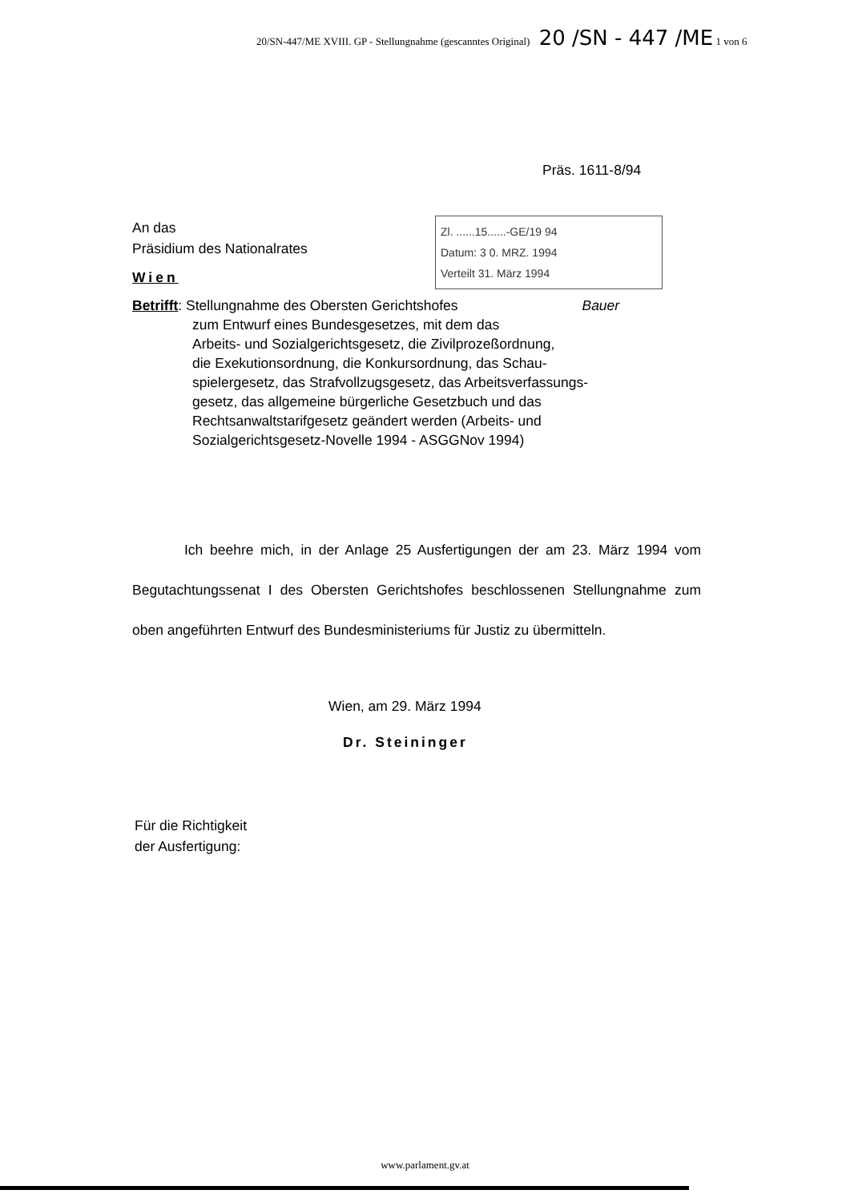20/SN-447/ME XVIII. GP - Stellungnahme (gescanntes Original) 20 /SN - 447 /ME 1 von 6
Präs. 1611-8/94
An das
Präsidium des Nationalrates
Wien
Zl. ......15......-GE/19 94
Datum: 3 0. MRZ. 1994
Verteilt 31. März 1994
Betrifft: Stellungnahme des Obersten Gerichtshofes Bauer
zum Entwurf eines Bundesgesetzes, mit dem das
Arbeits- und Sozialgerichtsgesetz, die Zivilprozeßordnung,
die Exekutionsordnung, die Konkursordnung, das Schau-
spielergesetz, das Strafvollzugsgesetz, das Arbeitsverfassungs-
gesetz, das allgemeine bürgerliche Gesetzbuch und das
Rechtsanwaltstarifgesetz geändert werden (Arbeits- und
Sozialgerichtsgesetz-Novelle 1994 - ASGGNov 1994)
Ich beehre mich, in der Anlage 25 Ausfertigungen der am 23. März 1994 vom Begutachtungssenat I des Obersten Gerichtshofes beschlossenen Stellungnahme zum oben angeführten Entwurf des Bundesministeriums für Justiz zu übermitteln.
Wien, am 29. März 1994
Dr. Steininger
Für die Richtigkeit
der Ausfertigung:
www.parlament.gv.at